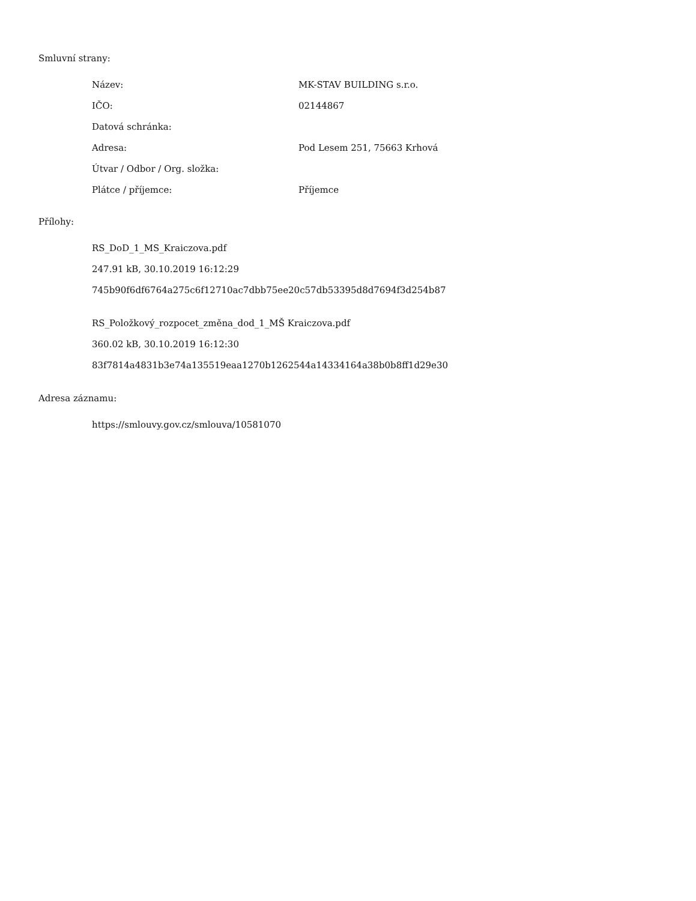Smluvní strany:
| Název: | MK-STAV BUILDING s.r.o. |
| IČO: | 02144867 |
| Datová schránka: | |
| Adresa: | Pod Lesem 251, 75663 Krhová |
| Útvar / Odbor / Org. složka: | |
| Plátce / příjemce: | Příjemce |
Přílohy:
RS_DoD_1_MS_Kraiczova.pdf
247.91 kB, 30.10.2019 16:12:29
745b90f6df6764a275c6f12710ac7dbb75ee20c57db53395d8d7694f3d254b87
RS_Položkový_rozpocet_změna_dod_1_MŠ Kraiczova.pdf
360.02 kB, 30.10.2019 16:12:30
83f7814a4831b3e74a135519eaa1270b1262544a14334164a38b0b8ff1d29e30
Adresa záznamu:
https://smlouvy.gov.cz/smlouva/10581070